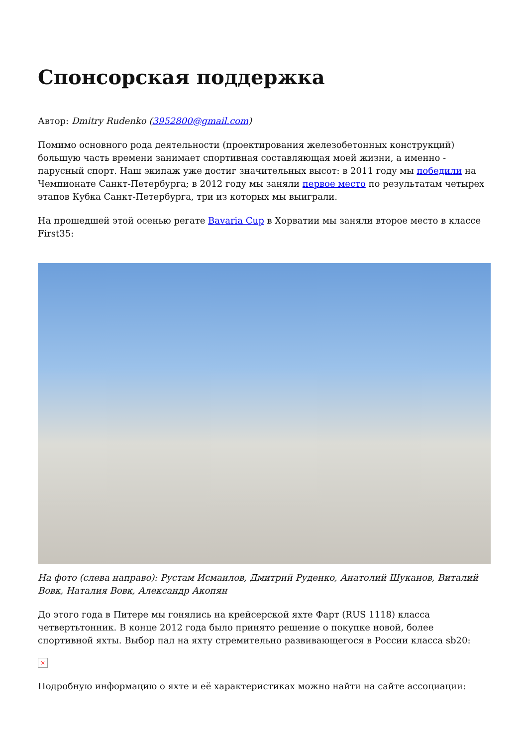Спонсорская поддержка
Автор: Dmitry Rudenko (3952800@gmail.com)
Помимо основного рода деятельности (проектирования железобетонных конструкций) большую часть времени занимает спортивная составляющая моей жизни, а именно - парусный спорт. Наш экипаж уже достиг значительных высот: в 2011 году мы победили на Чемпионате Санкт-Петербурга; в 2012 году мы заняли первое место по результатам четырех этапов Кубка Санкт-Петербурга, три из которых мы выиграли.
На прошедшей этой осенью регате Bavaria Cup в Хорватии мы заняли второе место в классе First35:
На фото (слева направо): Рустам Исмаилов, Дмитрий Руденко, Анатолий Шуканов, Виталий Вовк, Наталия Вовк, Александр Акопян
До этого года в Питере мы гонялись на крейсерской яхте Фарт (RUS 1118) класса четвертьтонник. В конце 2012 года было принято решение о покупке новой, более спортивной яхты. Выбор пал на яхту стремительно развивающегося в России класса sb20:
×
Подробную информацию о яхте и её характеристиках можно найти на сайте ассоциации: